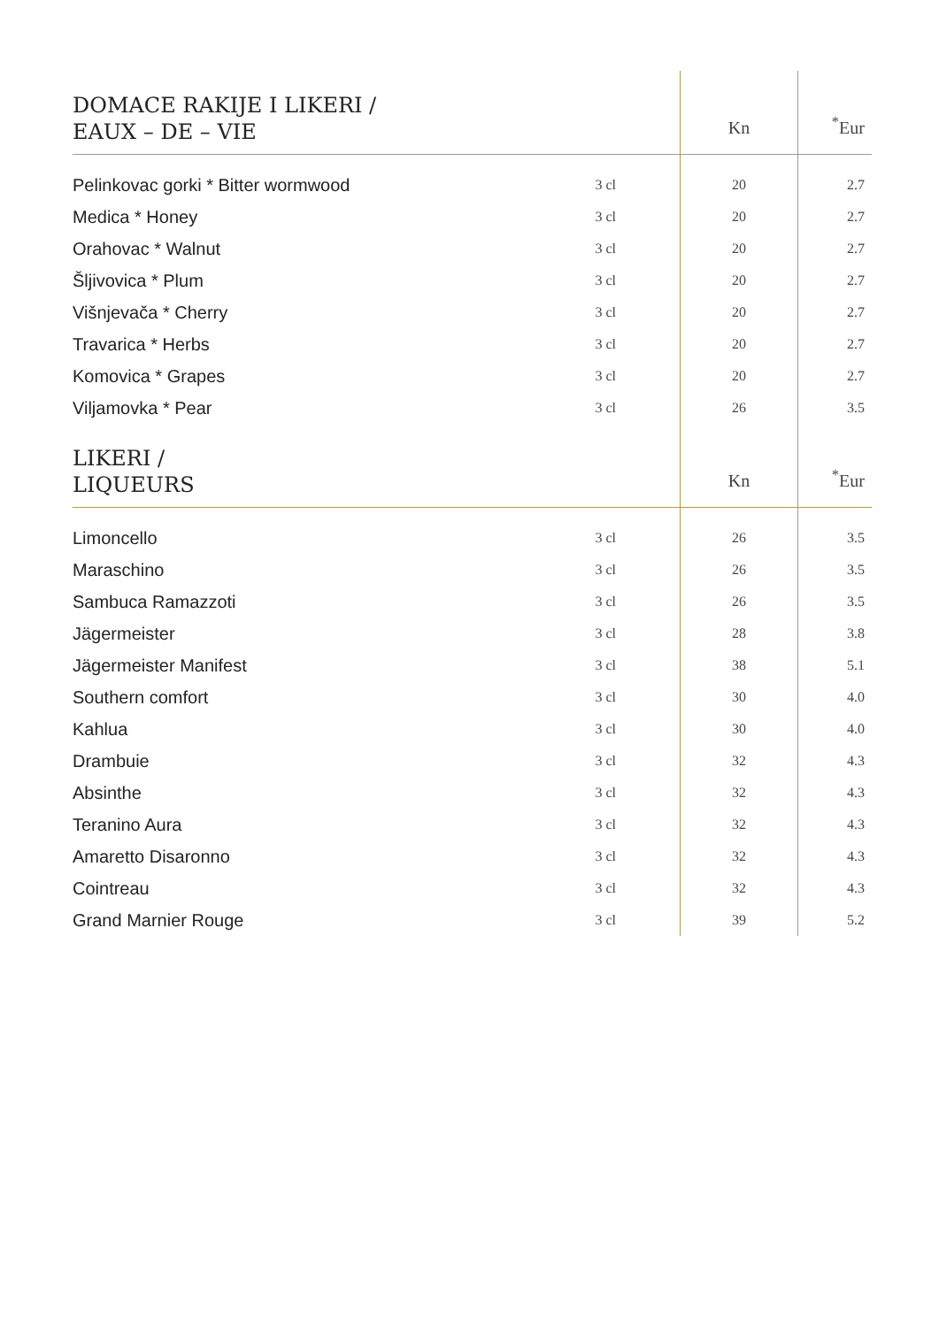| DOMACE RAKIJE I LIKERI / EAUX – DE – VIE | | Kn | <sup>*</sup> Eur |
| --- | --- | --- | --- |
| Pelinkovac gorki * Bitter wormwood | 3 cl | 20 | 2.7 |
| Medica * Honey | 3 cl | 20 | 2.7 |
| Orahovac * Walnut | 3 cl | 20 | 2.7 |
| Šljivovica * Plum | 3 cl | 20 | 2.7 |
| Višnjevača * Cherry | 3 cl | 20 | 2.7 |
| Travarica * Herbs | 3 cl | 20 | 2.7 |
| Komovica * Grapes | 3 cl | 20 | 2.7 |
| Viljamovka * Pear | 3 cl | 26 | 3.5 |
| LIKERI / LIQUEURS | | Kn | <sup>*</sup> Eur |
| Limoncello | 3 cl | 26 | 3.5 |
| Maraschino | 3 cl | 26 | 3.5 |
| Sambuca Ramazzoti | 3 cl | 26 | 3.5 |
| Jägermeister | 3 cl | 28 | 3.8 |
| Jägermeister Manifest | 3 cl | 38 | 5.1 |
| Southern comfort | 3 cl | 30 | 4.0 |
| Kahlua | 3 cl | 30 | 4.0 |
| Drambuie | 3 cl | 32 | 4.3 |
| Absinthe | 3 cl | 32 | 4.3 |
| Teranino Aura | 3 cl | 32 | 4.3 |
| Amaretto Disaronno | 3 cl | 32 | 4.3 |
| Cointreau | 3 cl | 32 | 4.3 |
| Grand Marnier Rouge | 3 cl | 39 | 5.2 |